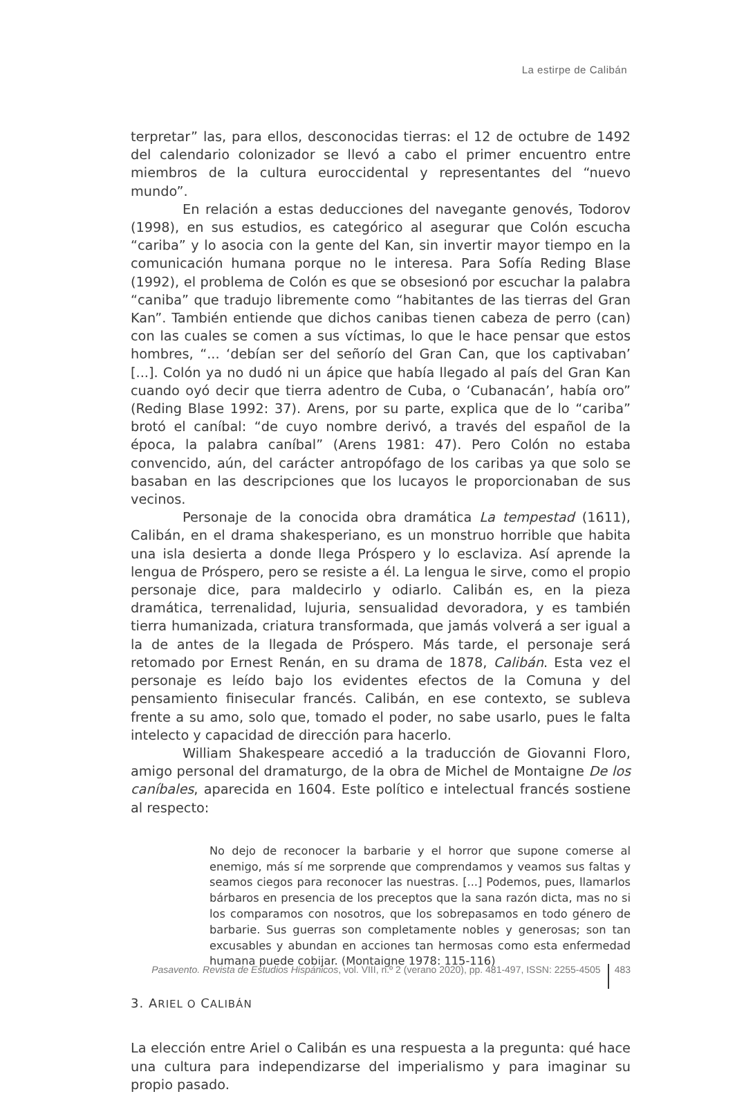La estirpe de Calibán
terpretar” las, para ellos, desconocidas tierras: el 12 de octubre de 1492 del calendario colonizador se llevó a cabo el primer encuentro entre miembros de la cultura euroccidental y representantes del “nuevo mundo”.
En relación a estas deducciones del navegante genovés, Todorov (1998), en sus estudios, es categórico al asegurar que Colón escucha “cariba” y lo asocia con la gente del Kan, sin invertir mayor tiempo en la comunicación humana porque no le interesa. Para Sofía Reding Blase (1992), el problema de Colón es que se obsesionó por escuchar la palabra “caniba” que tradujo libremente como “habitantes de las tierras del Gran Kan”. También entiende que dichos canibas tienen cabeza de perro (can) con las cuales se comen a sus víctimas, lo que le hace pensar que estos hombres, “... ‘debían ser del señorío del Gran Can, que los captivaban’ [...]. Colón ya no dudó ni un ápice que había llegado al país del Gran Kan cuando oyó decir que tierra adentro de Cuba, o ‘Cubanacán’, había oro” (Reding Blase 1992: 37). Arens, por su parte, explica que de lo “cariba” brotó el caníbal: “de cuyo nombre derivó, a través del español de la época, la palabra caníbal” (Arens 1981: 47). Pero Colón no estaba convencido, aún, del carácter antropófago de los caribas ya que solo se basaban en las descripciones que los lucayos le proporcionaban de sus vecinos.
Personaje de la conocida obra dramática La tempestad (1611), Calibán, en el drama shakesperiano, es un monstruo horrible que habita una isla desierta a donde llega Próspero y lo esclaviza. Así aprende la lengua de Próspero, pero se resiste a él. La lengua le sirve, como el propio personaje dice, para maldecirlo y odiarlo. Calibán es, en la pieza dramática, terrenalidad, lujuria, sensualidad devoradora, y es también tierra humanizada, criatura transformada, que jamás volverá a ser igual a la de antes de la llegada de Próspero. Más tarde, el personaje será retomado por Ernest Renán, en su drama de 1878, Calibán. Esta vez el personaje es leído bajo los evidentes efectos de la Comuna y del pensamiento finisecular francés. Calibán, en ese contexto, se subleva frente a su amo, solo que, tomado el poder, no sabe usarlo, pues le falta intelecto y capacidad de dirección para hacerlo.
William Shakespeare accedió a la traducción de Giovanni Floro, amigo personal del dramaturgo, de la obra de Michel de Montaigne De los caníbales, aparecida en 1604. Este político e intelectual francés sostiene al respecto:
No dejo de reconocer la barbarie y el horror que supone comerse al enemigo, más sí me sorprende que comprendamos y veamos sus faltas y seamos ciegos para reconocer las nuestras. [...] Podemos, pues, llamarlos bárbaros en presencia de los preceptos que la sana razón dicta, mas no si los comparamos con nosotros, que los sobrepasamos en todo género de barbarie. Sus guerras son completamente nobles y generosas; son tan excusables y abundan en acciones tan hermosas como esta enfermedad humana puede cobijar. (Montaigne 1978: 115-116)
3. ARIEL O CALIBÁN
La elección entre Ariel o Calibán es una respuesta a la pregunta: qué hace una cultura para independizarse del imperialismo y para imaginar su propio pasado.
Pasavento. Revista de Estudios Hispánicos, vol. VIII, n.º 2 (verano 2020), pp. 481-497, ISSN: 2255-4505 483